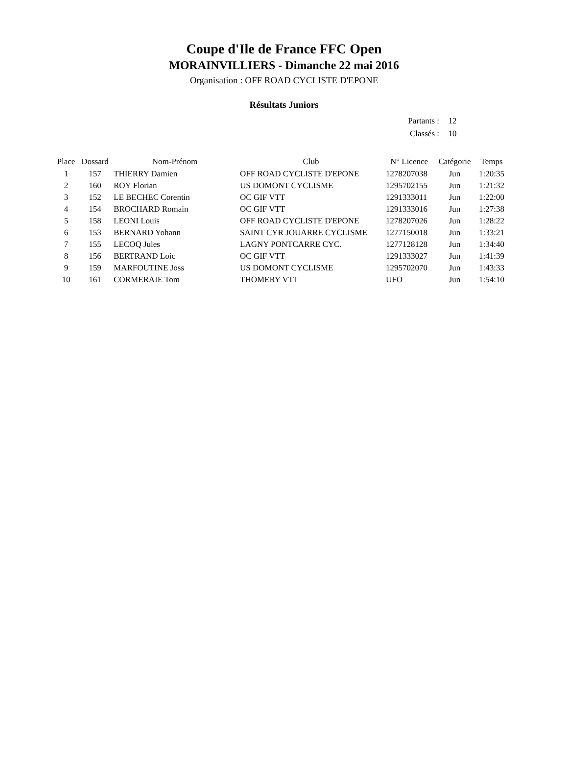Coupe d'Ile de France FFC Open
MORAINVILLIERS - Dimanche 22 mai 2016
Organisation : OFF ROAD CYCLISTE D'EPONE
Résultats Juniors
| Partants : | 12 |
| Classés : | 10 |
| Place | Dossard | Nom-Prénom | Club | N° Licence | Catégorie | Temps |
| --- | --- | --- | --- | --- | --- | --- |
| 1 | 157 | THIERRY Damien | OFF ROAD CYCLISTE D'EPONE | 1278207038 | Jun | 1:20:35 |
| 2 | 160 | ROY Florian | US DOMONT CYCLISME | 1295702155 | Jun | 1:21:32 |
| 3 | 152 | LE BECHEC Corentin | OC GIF VTT | 1291333011 | Jun | 1:22:00 |
| 4 | 154 | BROCHARD Romain | OC GIF VTT | 1291333016 | Jun | 1:27:38 |
| 5 | 158 | LEONI Louis | OFF ROAD CYCLISTE D'EPONE | 1278207026 | Jun | 1:28:22 |
| 6 | 153 | BERNARD Yohann | SAINT CYR JOUARRE CYCLISME | 1277150018 | Jun | 1:33:21 |
| 7 | 155 | LECOQ Jules | LAGNY PONTCARRE CYC. | 1277128128 | Jun | 1:34:40 |
| 8 | 156 | BERTRAND Loic | OC GIF VTT | 1291333027 | Jun | 1:41:39 |
| 9 | 159 | MARFOUTINE Joss | US DOMONT CYCLISME | 1295702070 | Jun | 1:43:33 |
| 10 | 161 | CORMERAIE Tom | THOMERY VTT | UFO | Jun | 1:54:10 |